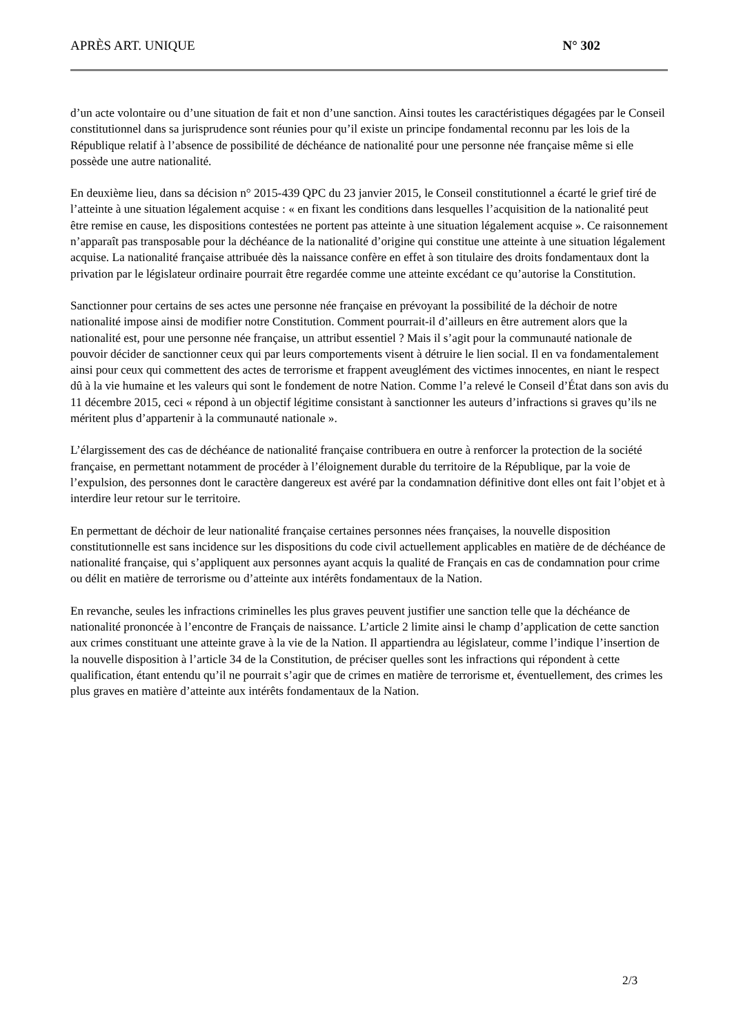APRÈS ART. UNIQUE N° 302
d’un acte volontaire ou d’une situation de fait et non d’une sanction. Ainsi toutes les caractéristiques dégagées par le Conseil constitutionnel dans sa jurisprudence sont réunies pour qu’il existe un principe fondamental reconnu par les lois de la République relatif à l’absence de possibilité de déchéance de nationalité pour une personne née française même si elle possède une autre nationalité.
En deuxième lieu, dans sa décision n° 2015-439 QPC du 23 janvier 2015, le Conseil constitutionnel a écarté le grief tiré de l’atteinte à une situation légalement acquise : « en fixant les conditions dans lesquelles l’acquisition de la nationalité peut être remise en cause, les dispositions contestées ne portent pas atteinte à une situation légalement acquise ». Ce raisonnement n’apparaît pas transposable pour la déchéance de la nationalité d’origine qui constitue une atteinte à une situation légalement acquise. La nationalité française attribuée dès la naissance confère en effet à son titulaire des droits fondamentaux dont la privation par le législateur ordinaire pourrait être regardée comme une atteinte excédant ce qu’autorise la Constitution.
Sanctionner pour certains de ses actes une personne née française en prévoyant la possibilité de la déchoir de notre nationalité impose ainsi de modifier notre Constitution. Comment pourrait-il d’ailleurs en être autrement alors que la nationalité est, pour une personne née française, un attribut essentiel ? Mais il s’agit pour la communauté nationale de pouvoir décider de sanctionner ceux qui par leurs comportements visent à détruire le lien social. Il en va fondamentalement ainsi pour ceux qui commettent des actes de terrorisme et frappent aveuglément des victimes innocentes, en niant le respect dû à la vie humaine et les valeurs qui sont le fondement de notre Nation. Comme l’a relevé le Conseil d’État dans son avis du 11 décembre 2015, ceci « répond à un objectif légitime consistant à sanctionner les auteurs d’infractions si graves qu’ils ne méritent plus d’appartenir à la communauté nationale ».
L’élargissement des cas de déchéance de nationalité française contribuera en outre à renforcer la protection de la société française, en permettant notamment de procéder à l’éloignement durable du territoire de la République, par la voie de l’expulsion, des personnes dont le caractère dangereux est avéré par la condamnation définitive dont elles ont fait l’objet et à interdire leur retour sur le territoire.
En permettant de déchoir de leur nationalité française certaines personnes nées françaises, la nouvelle disposition constitutionnelle est sans incidence sur les dispositions du code civil actuellement applicables en matière de de déchéance de nationalité française, qui s’appliquent aux personnes ayant acquis la qualité de Français en cas de condamnation pour crime ou délit en matière de terrorisme ou d’atteinte aux intérêts fondamentaux de la Nation.
En revanche, seules les infractions criminelles les plus graves peuvent justifier une sanction telle que la déchéance de nationalité prononcée à l’encontre de Français de naissance. L’article 2 limite ainsi le champ d’application de cette sanction aux crimes constituant une atteinte grave à la vie de la Nation. Il appartiendra au législateur, comme l’indique l’insertion de la nouvelle disposition à l’article 34 de la Constitution, de préciser quelles sont les infractions qui répondent à cette qualification, étant entendu qu’il ne pourrait s’agir que de crimes en matière de terrorisme et, éventuellement, des crimes les plus graves en matière d’atteinte aux intérêts fondamentaux de la Nation.
2/3